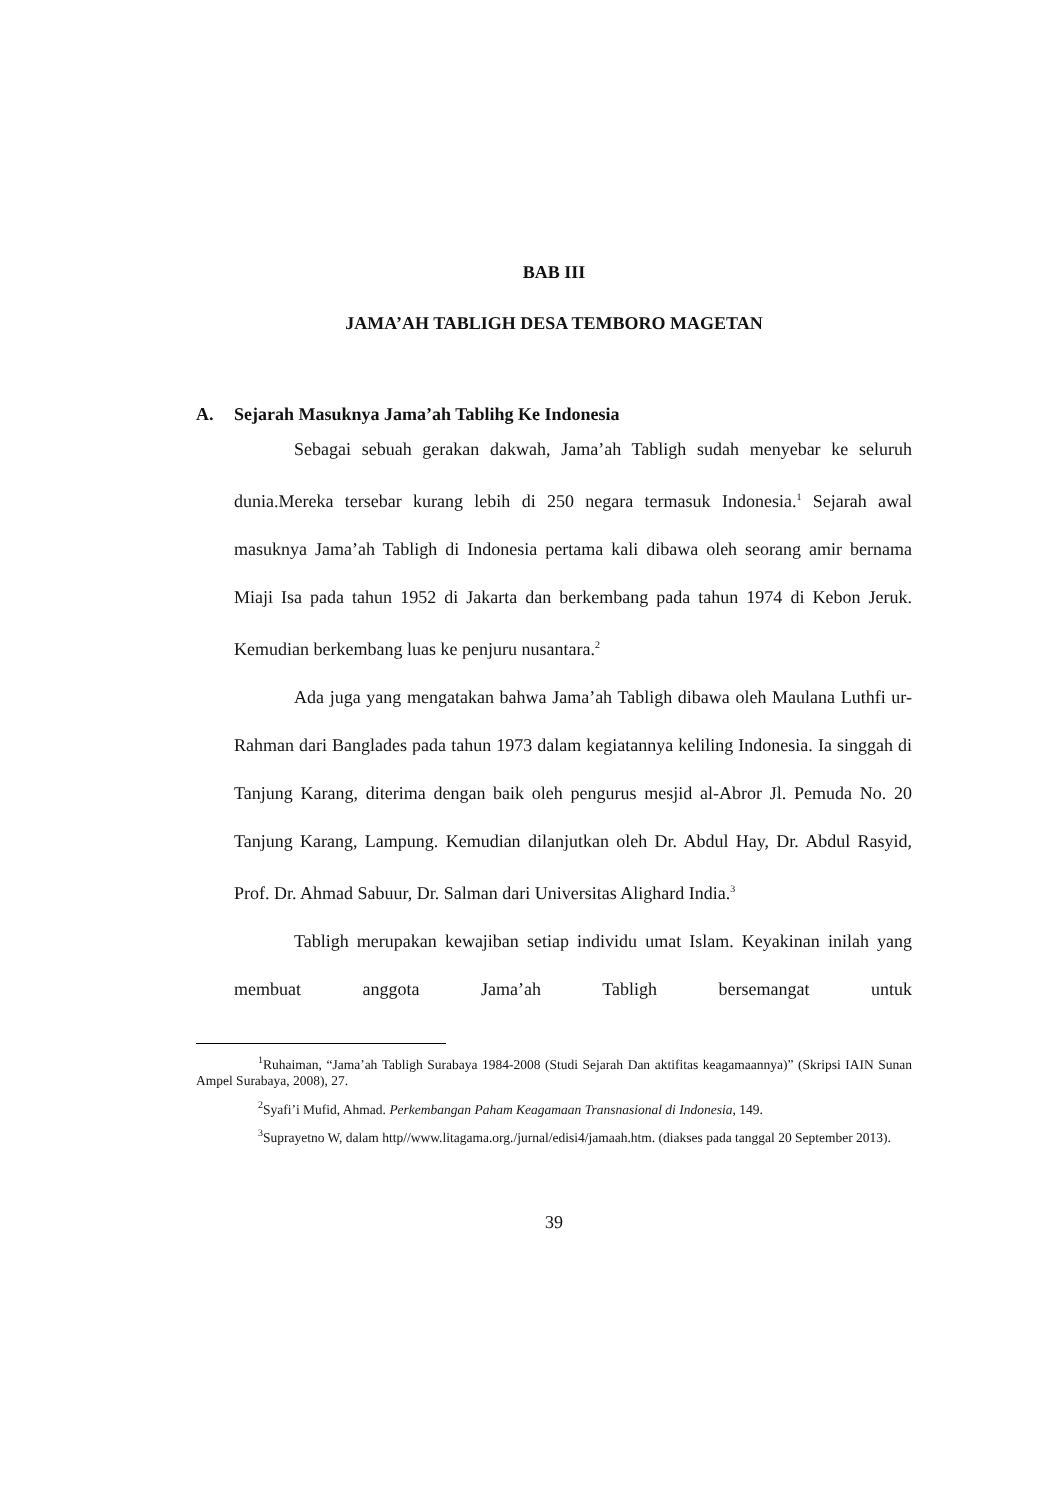BAB III
JAMA’AH TABLIGH DESA TEMBORO MAGETAN
A. Sejarah Masuknya Jama’ah Tablihg Ke Indonesia
Sebagai sebuah gerakan dakwah, Jama’ah Tabligh sudah menyebar ke seluruh dunia.Mereka tersebar kurang lebih di 250 negara termasuk Indonesia.<sup>1</sup> Sejarah awal masuknya Jama’ah Tabligh di Indonesia pertama kali dibawa oleh seorang amir bernama Miaji Isa pada tahun 1952 di Jakarta dan berkembang pada tahun 1974 di Kebon Jeruk. Kemudian berkembang luas ke penjuru nusantara.<sup>2</sup>
Ada juga yang mengatakan bahwa Jama’ah Tabligh dibawa oleh Maulana Luthfi ur-Rahman dari Banglades pada tahun 1973 dalam kegiatannya keliling Indonesia. Ia singgah di Tanjung Karang, diterima dengan baik oleh pengurus mesjid al-Abror Jl. Pemuda No. 20 Tanjung Karang, Lampung. Kemudian dilanjutkan oleh Dr. Abdul Hay, Dr. Abdul Rasyid, Prof. Dr. Ahmad Sabuur, Dr. Salman dari Universitas Alighard India.<sup>3</sup>
Tabligh merupakan kewajiban setiap individu umat Islam. Keyakinan inilah yang membuat anggota Jama’ah Tabligh bersemangat untuk
<sup>1</sup> Ruhaiman, “Jama’ah Tabligh Surabaya 1984-2008 (Studi Sejarah Dan aktifitas keagamaannya)” (Skripsi IAIN Sunan Ampel Surabaya, 2008), 27.
<sup>2</sup> Syafi’i Mufid, Ahmad. Perkembangan Paham Keagamaan Transnasional di Indonesia, 149.
<sup>3</sup> Suprayetno W, dalam http//www.litagama.org./jurnal/edisi4/jamaah.htm. (diakses pada tanggal 20 September 2013).
39